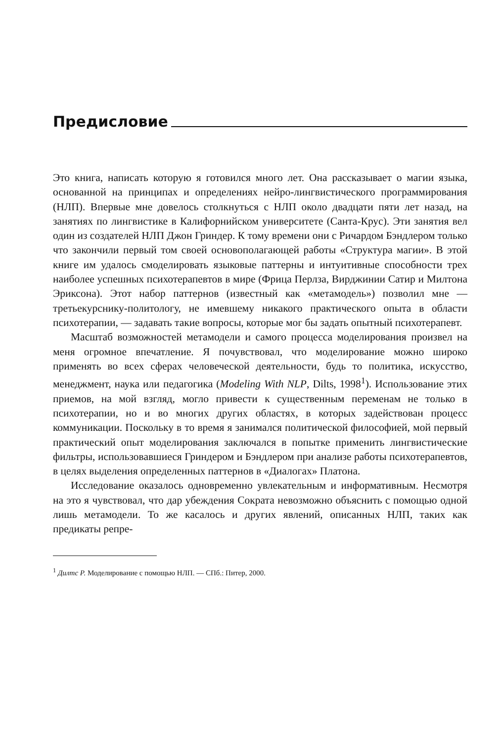Предисловие
Это книга, написать которую я готовился много лет. Она рассказывает о магии языка, основанной на принципах и определениях нейро-лингвистического программирования (НЛП). Впервые мне довелось столкнуться с НЛП около двадцати пяти лет назад, на занятиях по лингвистике в Калифорнийском университете (Санта-Крус). Эти занятия вел один из создателей НЛП Джон Гриндер. К тому времени они с Ричардом Бэндлером только что закончили первый том своей основополагающей работы «Структура магии». В этой книге им удалось смоделировать языковые паттерны и интуитивные способности трех наиболее успешных психотерапевтов в мире (Фрица Перлза, Вирджинии Сатир и Милтона Эриксона). Этот набор паттернов (известный как «метамодель») позволил мне — третьекурснику-политологу, не имевшему никакого практического опыта в области психотерапии, — задавать такие вопросы, которые мог бы задать опытный психотерапевт.
Масштаб возможностей метамодели и самого процесса моделирования произвел на меня огромное впечатление. Я почувствовал, что моделирование можно широко применять во всех сферах человеческой деятельности, будь то политика, искусство, менеджмент, наука или педагогика (Modeling With NLP, Dilts, 1998<sup>1</sup>). Использование этих приемов, на мой взгляд, могло привести к существенным переменам не только в психотерапии, но и во многих других областях, в которых задействован процесс коммуникации. Поскольку в то время я занимался политической философией, мой первый практический опыт моделирования заключался в попытке применить лингвистические фильтры, использовавшиеся Гриндером и Бэндлером при анализе работы психотерапевтов, в целях выделения определенных паттернов в «Диалогах» Платона.
Исследование оказалось одновременно увлекательным и информативным. Несмотря на это я чувствовал, что дар убеждения Сократа невозможно объяснить с помощью одной лишь метамодели. То же касалось и других явлений, описанных НЛП, таких как предикаты репре-
<sup>1</sup> Дилтс Р. Моделирование с помощью НЛП. — СПб.: Питер, 2000.